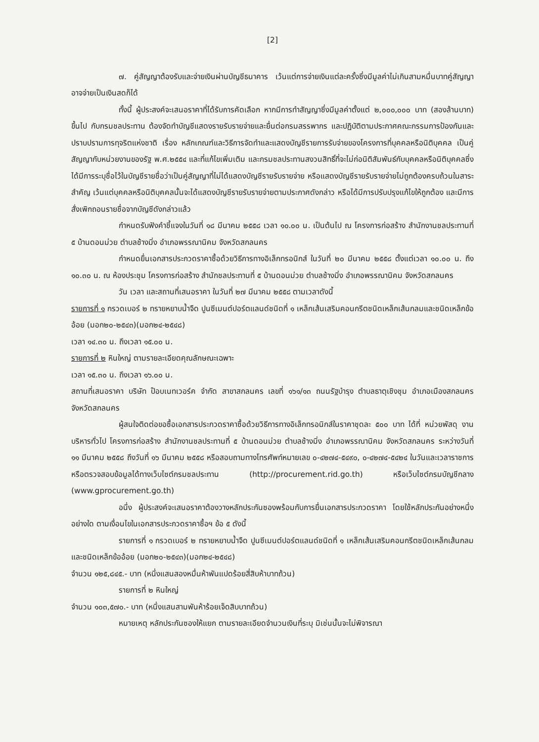[2]
๗. คู่สัญญาต้องรับและจ่ายเงินผ่านบัญชีธนาคาร เว้นแต่การจ่ายเงินแต่ละครั้งซึ่งมีมูลค่าไม่เกินสามหมื่นบาทคู่สัญญาอาจจ่ายเป็นเงินสดก็ได้
ทั้งนี้ ผู้ประสงค์จะเสนอราคาที่ได้รับการคัดเลือก หากมีการทำสัญญาซึ่งมีมูลค่าตั้งแต่ ๒,๐๐๐,๐๐๐ บาท (สองล้านบาท) ขึ้นไป กับกรมชลประทาน ต้องจัดทำบัญชีแสดงรายรับรายจ่ายและยื่นต่อกรมสรรพากร และปฏิบัติตามประกาศคณะกรรมการป้องกันและปราบปรามการทุจริตแห่งชาติ เรื่อง หลักเกณฑ์และวิธีการจัดทำและแสดงบัญชีรายการรับจ่ายของโครงการที่บุคคลหรือนิติบุคคล เป็นคู่สัญญากับหน่วยงานของรัฐ พ.ศ.๒๕๕๔ และที่แก้ไขเพิ่มเติม และกรมชลประทานสงวนสิทธิ์ที่จะไม่ก่อนิติสัมพันธ์กับบุคคลหรือนิติบุคคลซึ่งได้มีการระบุชื่อไว้ในบัญชีรายชื่อว่าเป็นคู่สัญญาที่ไม่ได้แสดงบัญชีรายรับรายจ่าย หรือแสดงบัญชีรายรับรายจ่ายไม่ถูกต้องครบถ้วนในสาระสำคัญ เว้นแต่บุคคลหรือนิติบุคคลนั้นจะได้แสดงบัญชีรายรับรายจ่ายตามประกาศดังกล่าว หรือได้มีการปรับปรุงแก้ไขให้ถูกต้อง และมีการสั่งเพิกถอนรายชื่อจากบัญชีดังกล่าวแล้ว
กำหนดรับฟังคำชี้แจงในวันที่ ๑๘ มีนาคม ๒๕๕๘ เวลา ๑๐.๐๐ น. เป็นต้นไป ณ โครงการก่อสร้าง สำนักงานชลประทานที่ ๕ บ้านดอนม่วย ตำบลช้างมิ่ง อำเภอพรรณานิคม จังหวัดสกลนคร
กำหนดยื่นเอกสารประกวดราคาซื้อด้วยวิธีการทางอิเล็กทรอนิกส์ ในวันที่ ๒๐ มีนาคม ๒๕๕๘ ตั้งแต่เวลา ๑๐.๐๐ น. ถึง ๑๐.๓๐ น. ณ ห้องประชุม โครงการก่อสร้าง สำนักชลประทานที่ ๕ บ้านดอนม่วย ตำบลช้างมิ่ง อำเภอพรรณานิคม จังหวัดสกลนคร
วัน เวลา และสถานที่เสนอราคา ในวันที่ ๒๗ มีนาคม ๒๕๕๘ ตามเวลาดังนี้
รายการที่ ๑ กรวดเบอร์ ๒ ทรายหยาบน้ำจืด ปูนซีเมนต์ปอร์ตแลนด์ชนิดที่ ๑ เหล็กเส้นเสริมคอนกรีตชนิดเหล็กเส้นกลมและชนิดเหล็กข้ออ้อย (มอก๒๐-๒๕๔๓)(มอก๒๔-๒๕๔๘)
เวลา ๑๔.๓๐ น. ถึงเวลา ๑๕.๐๐ น.
รายการที่ ๒ หินใหญ่ ตามรายละเอียดคุณลักษณะเฉพาะ
เวลา ๑๕.๓๐ น. ถึงเวลา ๑๖.๐๐ น.
สถานที่เสนอราคา บริษัท ป๊อบเนทเวอร์ค จำกัด สาขาสกลนคร เลขที่ ๑๖๑/๑๓ ถนนรัฐบำรุง ตำบลธาตุเชิงชุม อำเภอเมืองสกลนคร จังหวัดสกลนคร
ผู้สนใจติดต่อขอซื้อเอกสารประกวดราคาซื้อด้วยวิธีการทางอิเล็กทรอนิกส์ในราคาชุดละ ๕๐๐ บาท ได้ที่ หน่วยพัสดุ งานบริหารทั่วไป โครงการก่อสร้าง สำนักงานชลประทานที่ ๕ บ้านดอนม่วย ตำบลช้างมิ่ง อำเภอพรรณานิคม จังหวัดสกลนคร ระหว่างวันที่ ๑๑ มีนาคม ๒๕๕๘ ถึงวันที่ ๑๖ มีนาคม ๒๕๕๘ หรือสอบถามทางโทรศัพท์หมายเลข ๐-๔๒๗๔-๕๔๙๐, ๐-๔๒๗๔-๕๔๒๔ ในวันและเวลาราชการหรือตรวจสอบข้อมูลได้ทางเว็บไซต์กรมชลประทาน (http://procurement.rid.go.th) หรือเว็บไซต์กรมบัญชีกลาง (www.gprocurement.go.th)
อนึ่ง ผู้ประสงค์จะเสนอราคาต้องวางหลักประกันซองพร้อมกับการยื่นเอกสารประกวดราคา โดยใช้หลักประกันอย่างหนึ่งอย่างใด ตามเงื่อนไขในเอกสารประกวดราคาซื้อฯ ข้อ ๕ ดังนี้
รายการที่ ๑ กรวดเบอร์ ๒ ทรายหยาบน้ำจืด ปูนซีเมนต์ปอร์ตแลนด์ชนิดที่ ๑ เหล็กเส้นเสริมคอนกรีตชนิดเหล็กเส้นกลมและชนิดเหล็กข้ออ้อย (มอก๒๐-๒๕๔๓)(มอก๒๔-๒๕๔๘)
จำนวน ๑๒๕,๘๔๕.- บาท (หนึ่งแสนสองหมื่นห้าพันแปดร้อยสี่สิบห้าบาทถ้วน)
รายการที่ ๒ หินใหญ่
จำนวน ๑๐๓,๕๗๐.- บาท (หนึ่งแสนสามพันห้าร้อยเจ็ดสิบบาทถ้วน)
หมายเหตุ หลักประกันซองให้แยก ตามรายละเอียดจำนวนเงินที่ระบุ มิเช่นนั้นจะไม่พิจารณา